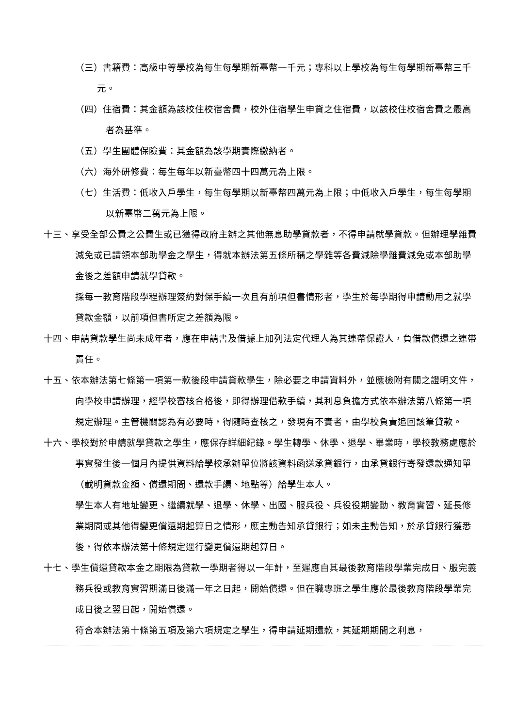（三）書籍費：高級中等學校為每生每學期新臺幣一千元；專科以上學校為每生每學期新臺幣三千元。
（四）住宿費：其金額為該校住校宿舍費，校外住宿學生申貸之住宿費，以該校住校宿舍費之最高者為基準。
（五）學生團體保險費：其金額為該學期實際繳納者。
（六）海外研修費：每生每年以新臺幣四十四萬元為上限。
（七）生活費：低收入戶學生，每生每學期以新臺幣四萬元為上限；中低收入戶學生，每生每學期以新臺幣二萬元為上限。
十三、享受全部公費之公費生或已獲得政府主辦之其他無息助學貸款者，不得申請就學貸款。但辦理學雜費減免或已請領本部助學金之學生，得就本辦法第五條所稱之學雜等各費減除學雜費減免或本部助學金後之差額申請就學貸款。
採每一教育階段學程辦理簽約對保手續一次且有前項但書情形者，學生於每學期得申請動用之就學貸款金額，以前項但書所定之差額為限。
十四、申請貸款學生尚未成年者，應在申請書及借據上加列法定代理人為其連帶保證人，負借款償還之連帶責任。
十五、依本辦法第七條第一項第一款後段申請貸款學生，除必要之申請資料外，並應檢附有關之證明文件，向學校申請辦理，經學校審核合格後，即得辦理借款手續，其利息負擔方式依本辦法第八條第一項規定辦理。主管機關認為有必要時，得隨時查核之，發現有不實者，由學校負責追回該筆貸款。
十六、學校對於申請就學貸款之學生，應保存詳細紀錄。學生轉學、休學、退學、畢業時，學校教務處應於事實發生後一個月內提供資料給學校承辦單位將該資料函送承貸銀行，由承貸銀行寄發還款通知單（載明貸款金額、償還期間、還款手續、地點等）給學生本人。
學生本人有地址變更、繼續就學、退學、休學、出國、服兵役、兵役役期變動、教育實習、延長修業期間或其他得變更償還期起算日之情形，應主動告知承貸銀行；如未主動告知，於承貸銀行獲悉後，得依本辦法第十條規定逕行變更償還期起算日。
十七、學生償還貸款本金之期限為貸款一學期者得以一年計，至遲應自其最後教育階段學業完成日、服完義務兵役或教育實習期滿日後滿一年之日起，開始償還。但在職專班之學生應於最後教育階段學業完成日後之翌日起，開始償還。
符合本辦法第十條第五項及第六項規定之學生，得申請延期還款，其延期期間之利息，